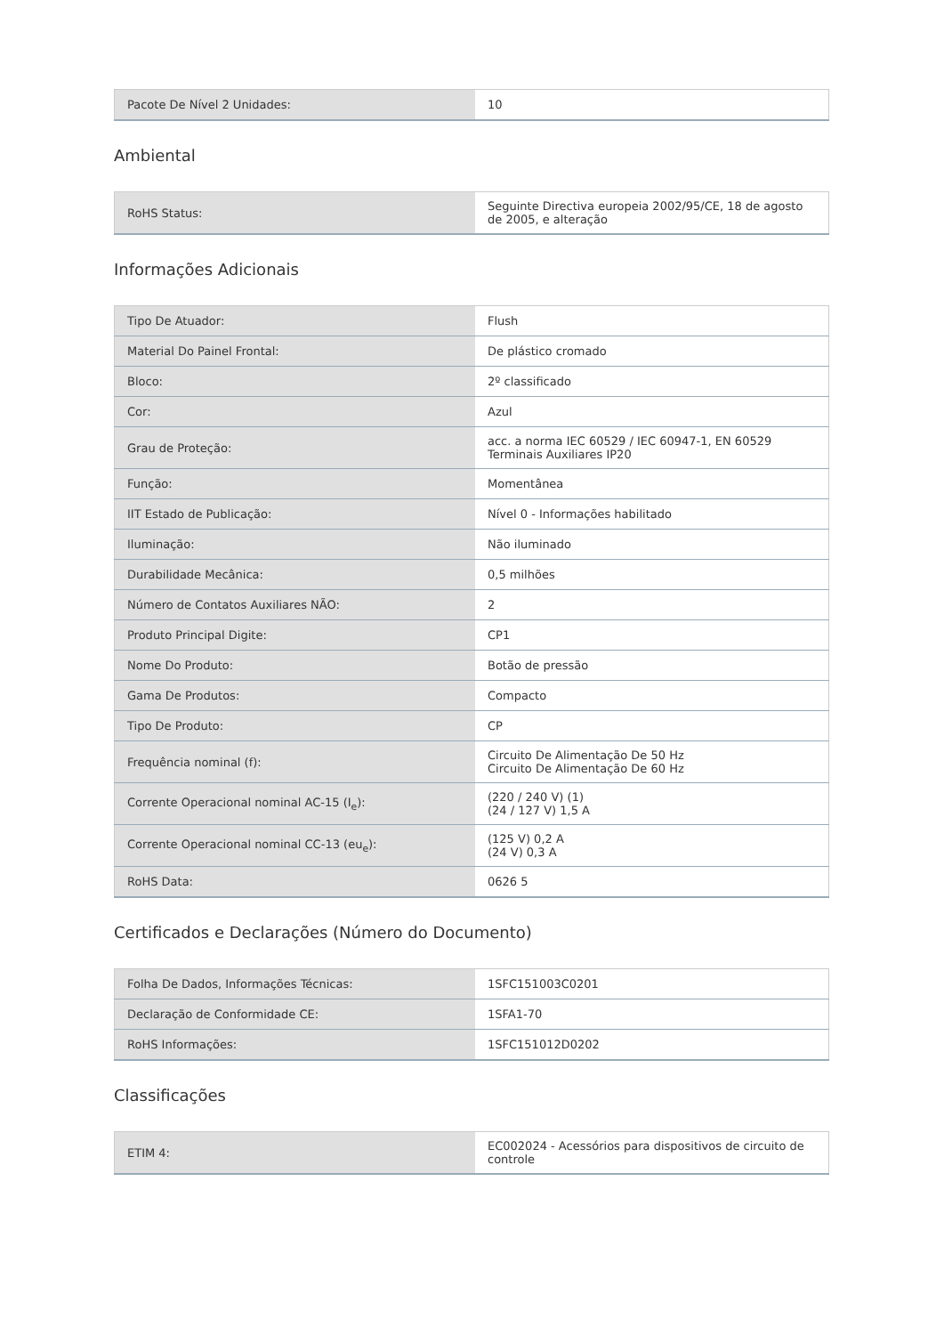| Pacote De Nível 2 Unidades: | 10 |
Ambiental
| RoHS Status: | Seguinte Directiva europeia 2002/95/CE, 18 de agosto de 2005, e alteração |
Informações Adicionais
| Tipo De Atuador: | Flush |
| Material Do Painel Frontal: | De plástico cromado |
| Bloco: | 2º classificado |
| Cor: | Azul |
| Grau de Proteção: | acc. a norma IEC 60529 / IEC 60947-1, EN 60529 Terminais Auxiliares IP20 |
| Função: | Momentânea |
| IIT Estado de Publicação: | Nível 0 - Informações habilitado |
| Iluminação: | Não iluminado |
| Durabilidade Mecânica: | 0,5 milhões |
| Número de Contatos Auxiliares NÃO: | 2 |
| Produto Principal Digite: | CP1 |
| Nome Do Produto: | Botão de pressão |
| Gama De Produtos: | Compacto |
| Tipo De Produto: | CP |
| Frequência nominal (f): | Circuito De Alimentação De 50 Hz Circuito De Alimentação De 60 Hz |
| Corrente Operacional nominal AC-15 (I<sub>e</sub>): | (220 / 240 V) (1) (24 / 127 V) 1,5 A |
| Corrente Operacional nominal CC-13 (eu<sub>e</sub>): | (125 V) 0,2 A (24 V) 0,3 A |
| RoHS Data: | 0626 5 |
Certificados e Declarações (Número do Documento)
| Folha De Dados, Informações Técnicas: | 1SFC151003C0201 |
| Declaração de Conformidade CE: | 1SFA1-70 |
| RoHS Informações: | 1SFC151012D0202 |
Classificações
| ETIM 4: | EC002024 - Acessórios para dispositivos de circuito de controle |